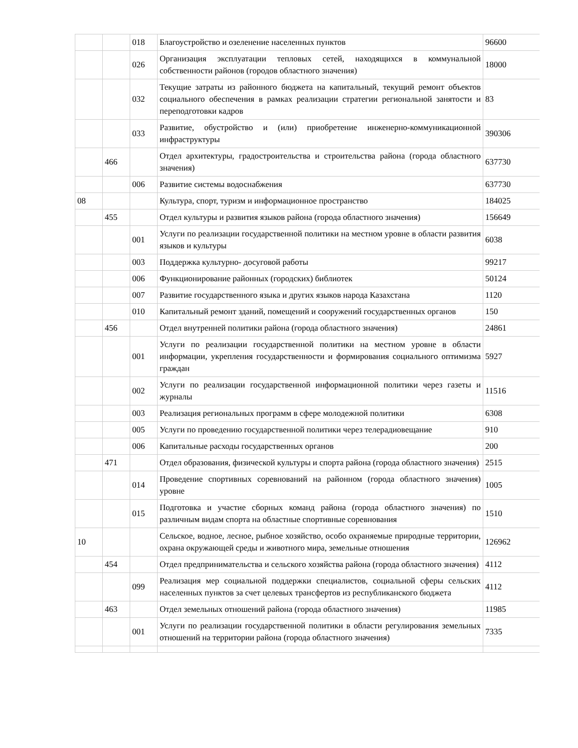| | | 018 | Благоустройство и озеленение населенных пунктов | 96600 |
| | | 026 | Организация эксплуатации тепловых сетей, находящихся в коммунальной собственности районов (городов областного значения) | 18000 |
| | | 032 | Текущие затраты из районного бюджета на капитальный, текущий ремонт объектов социального обеспечения в рамках реализации стратегии региональной занятости и переподготовки кадров | 83 |
| | | 033 | Развитие, обустройство и (или) приобретение инженерно-коммуникационной инфраструктуры | 390306 |
| | 466 | | Отдел архитектуры, градостроительства и строительства района (города областного значения) | 637730 |
| | | 006 | Развитие системы водоснабжения | 637730 |
| 08 | | | Культура, спорт, туризм и информационное пространство | 184025 |
| | 455 | | Отдел культуры и развития языков района (города областного значения) | 156649 |
| | | 001 | Услуги по реализации государственной политики на местном уровне в области развития языков и культуры | 6038 |
| | | 003 | Поддержка культурно- досуговой работы | 99217 |
| | | 006 | Функционирование районных (городских) библиотек | 50124 |
| | | 007 | Развитие государственного языка и других языков народа Казахстана | 1120 |
| | | 010 | Капитальный ремонт зданий, помещений и сооружений государственных органов | 150 |
| | 456 | | Отдел внутренней политики района (города областного значения) | 24861 |
| | | 001 | Услуги по реализации государственной политики на местном уровне в области информации, укрепления государственности и формирования социального оптимизма граждан | 5927 |
| | | 002 | Услуги по реализации государственной информационной политики через газеты и журналы | 11516 |
| | | 003 | Реализация региональных программ в сфере молодежной политики | 6308 |
| | | 005 | Услуги по проведению государственной политики через телерадиовещание | 910 |
| | | 006 | Капитальные расходы государственных органов | 200 |
| | 471 | | Отдел образования, физической культуры и спорта района (города областного значения) | 2515 |
| | | 014 | Проведение спортивных соревнований на районном (города областного значения) уровне | 1005 |
| | | 015 | Подготовка и участие сборных команд района (города областного значения) по различным видам спорта на областные спортивные соревнования | 1510 |
| 10 | | | Сельское, водное, лесное, рыбное хозяйство, особо охраняемые природные территории, охрана окружающей среды и животного мира, земельные отношения | 126962 |
| | 454 | | Отдел предпринимательства и сельского хозяйства района (города областного значения) | 4112 |
| | | 099 | Реализация мер социальной поддержки специалистов, социальной сферы сельских населенных пунктов за счет целевых трансфертов из республиканского бюджета | 4112 |
| | 463 | | Отдел земельных отношений района (города областного значения) | 11985 |
| | | 001 | Услуги по реализации государственной политики в области регулирования земельных отношений на территории района (города областного значения) | 7335 |